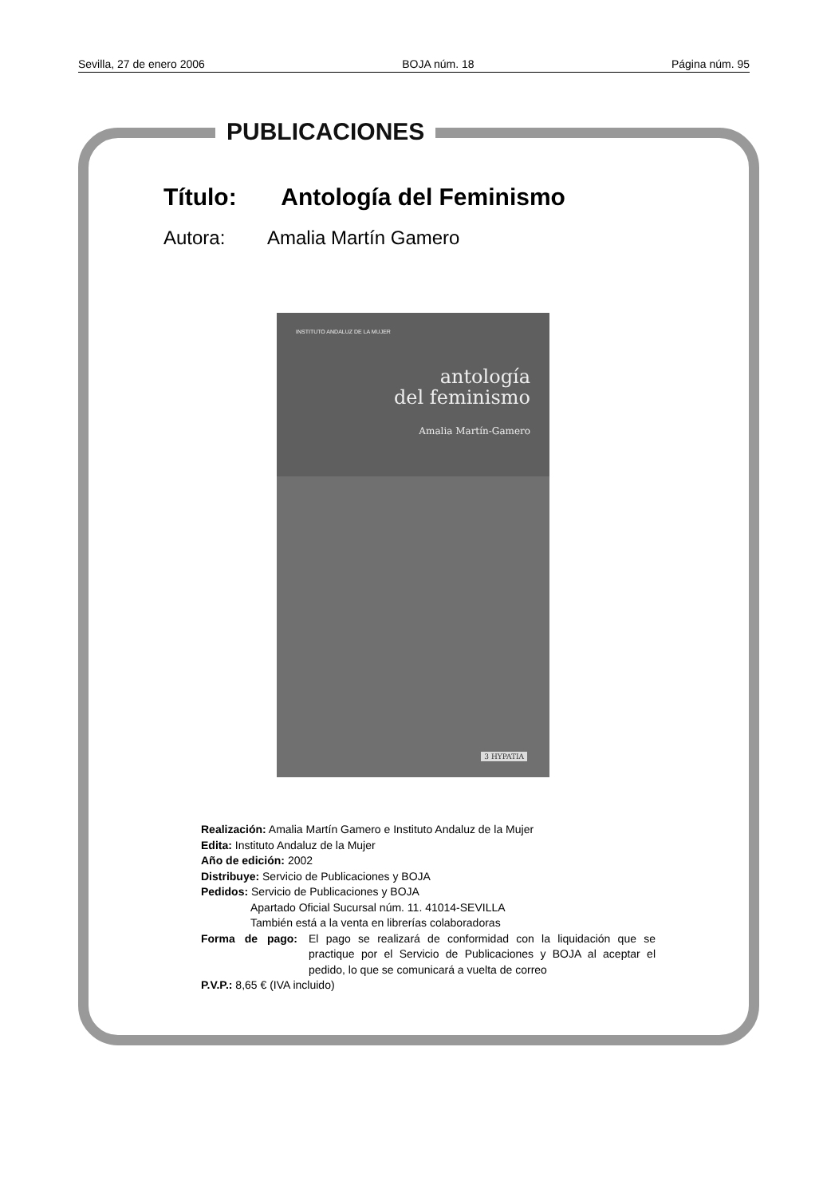Sevilla, 27 de enero 2006 BOJA núm. 18 Página núm. 95
PUBLICACIONES
Título: Antología del Feminismo
Autora: Amalia Martín Gamero
INSTITUTO ANDALUZ DE LA MUJER
antología
del feminismo
Amalia Martín-Gamero
3 HYPATIA
Realización: Amalia Martín Gamero e Instituto Andaluz de la Mujer
Edita: Instituto Andaluz de la Mujer
Año de edición: 2002
Distribuye: Servicio de Publicaciones y BOJA
Pedidos: Servicio de Publicaciones y BOJA
Apartado Oficial Sucursal núm. 11. 41014-SEVILLA
También está a la venta en librerías colaboradoras
Forma de pago: El pago se realizará de conformidad con la liquidación que se practique por el Servicio de Publicaciones y BOJA al aceptar el pedido, lo que se comunicará a vuelta de correo
P.V.P.: 8,65 € (IVA incluido)